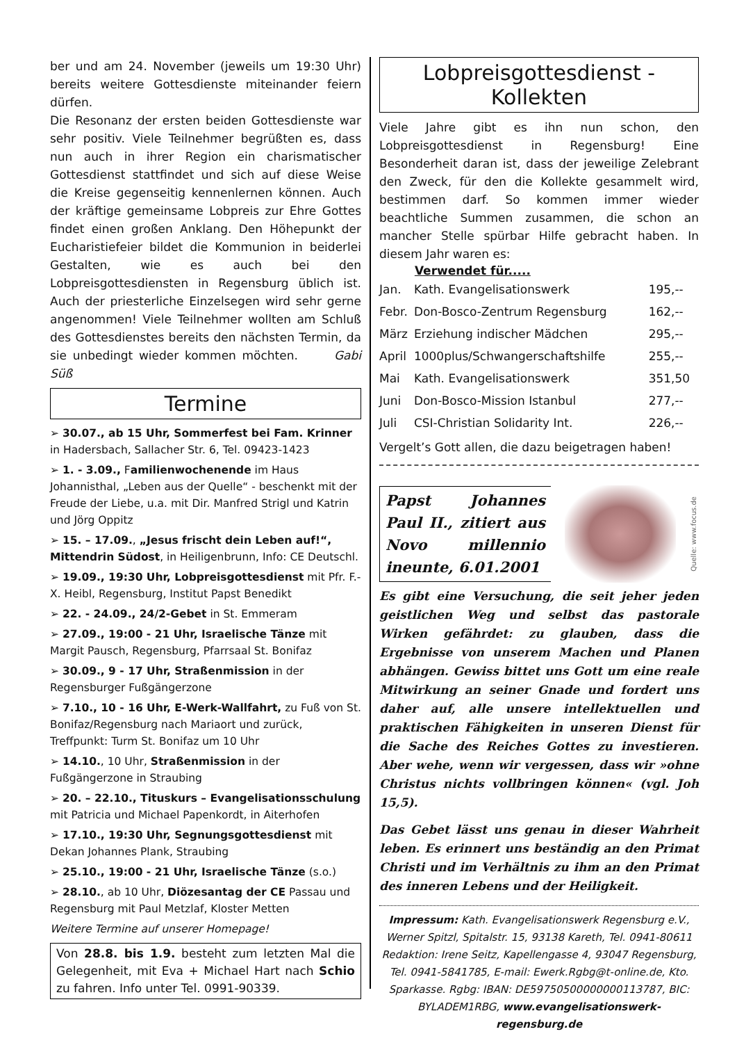ber und am 24. November (jeweils um 19:30 Uhr) bereits weitere Gottesdienste miteinander feiern dürfen.
Die Resonanz der ersten beiden Gottesdienste war sehr positiv. Viele Teilnehmer begrüßten es, dass nun auch in ihrer Region ein charismatischer Gottesdienst stattfindet und sich auf diese Weise die Kreise gegenseitig kennenlernen können. Auch der kräftige gemeinsame Lobpreis zur Ehre Gottes findet einen großen Anklang. Den Höhepunkt der Eucharistiefeier bildet die Kommunion in beiderlei Gestalten, wie es auch bei den Lobpreisgottesdiensten in Regensburg üblich ist. Auch der priesterliche Einzelsegen wird sehr gerne angenommen! Viele Teilnehmer wollten am Schluß des Gottesdienstes bereits den nächsten Termin, da sie unbedingt wieder kommen möchten. Gabi Süß
Termine
➢ 30.07., ab 15 Uhr, Sommerfest bei Fam. Krinner in Hadersbach, Sallacher Str. 6, Tel. 09423-1423
➢ 1. - 3.09., Familienwochenende im Haus Johannisthal, „Leben aus der Quelle“ - beschenkt mit der Freude der Liebe, u.a. mit Dir. Manfred Strigl und Katrin und Jörg Oppitz
➢ 15. – 17.09., „Jesus frischt dein Leben auf!“, Mittendrin Südost, in Heiligenbrunn, Info: CE Deutschl.
➢ 19.09., 19:30 Uhr, Lobpreisgottesdienst mit Pfr. F.-X. Heibl, Regensburg, Institut Papst Benedikt
➢ 22. - 24.09., 24/2-Gebet in St. Emmeram
➢ 27.09., 19:00 - 21 Uhr, Israelische Tänze mit Margit Pausch, Regensburg, Pfarrsaal St. Bonifaz
➢ 30.09., 9 - 17 Uhr, Straßenmission in der Regensburger Fußgängerzone
➢ 7.10., 10 - 16 Uhr, E-Werk-Wallfahrt, zu Fuß von St. Bonifaz/Regensburg nach Mariaort und zurück, Treffpunkt: Turm St. Bonifaz um 10 Uhr
➢ 14.10., 10 Uhr, Straßenmission in der Fußgängerzone in Straubing
➢ 20. – 22.10., Tituskurs – Evangelisationsschulung mit Patricia und Michael Papenkordt, in Aiterhofen
➢ 17.10., 19:30 Uhr, Segnungsgottesdienst mit Dekan Johannes Plank, Straubing
➢ 25.10., 19:00 - 21 Uhr, Israelische Tänze (s.o.)
➢ 28.10., ab 10 Uhr, Diözesantag der CE Passau und Regensburg mit Paul Metzlaf, Kloster Metten
Weitere Termine auf unserer Homepage!
Von 28.8. bis 1.9. besteht zum letzten Mal die Gelegenheit, mit Eva + Michael Hart nach Schio zu fahren. Info unter Tel. 0991-90339.
Lobpreisgottesdienst - Kollekten
Viele Jahre gibt es ihn nun schon, den Lobpreisgottesdienst in Regensburg! Eine Besonderheit daran ist, dass der jeweilige Zelebrant den Zweck, für den die Kollekte gesammelt wird, bestimmen darf. So kommen immer wieder beachtliche Summen zusammen, die schon an mancher Stelle spürbar Hilfe gebracht haben. In diesem Jahr waren es:
| | Verwendet für..... | |
| --- | --- | --- |
| Jan. | Kath. Evangelisationswerk | 195,-- |
| Febr. | Don-Bosco-Zentrum Regensburg | 162,-- |
| März | Erziehung indischer Mädchen | 295,-- |
| April | 1000plus/Schwangerschaftshilfe | 255,-- |
| Mai | Kath. Evangelisationswerk | 351,50 |
| Juni | Don-Bosco-Mission Istanbul | 277,-- |
| Juli | CSI-Christian Solidarity Int. | 226,-- |
Vergelt’s Gott allen, die dazu beigetragen haben!
Papst Johannes Paul II., zitiert aus Novo millennio ineunte, 6.01.2001
Quelle: www.focus.de
Es gibt eine Versuchung, die seit jeher jeden geistlichen Weg und selbst das pastorale Wirken gefährdet: zu glauben, dass die Ergebnisse von unserem Machen und Planen abhängen. Gewiss bittet uns Gott um eine reale Mitwirkung an seiner Gnade und fordert uns daher auf, alle unsere intellektuellen und praktischen Fähigkeiten in unseren Dienst für die Sache des Reiches Gottes zu investieren. Aber wehe, wenn wir vergessen, dass wir »ohne Christus nichts vollbringen können« (vgl. Joh 15,5).
Das Gebet lässt uns genau in dieser Wahrheit leben. Es erinnert uns beständig an den Primat Christi und im Verhältnis zu ihm an den Primat des inneren Lebens und der Heiligkeit.
Impressum: Kath. Evangelisationswerk Regensburg e.V., Werner Spitzl, Spitalstr. 15, 93138 Kareth, Tel. 0941-80611 Redaktion: Irene Seitz, Kapellengasse 4, 93047 Regensburg, Tel. 0941-5841785, E-mail: Ewerk.Rgbg@t-online.de, Kto. Sparkasse. Rgbg: IBAN: DE59750500000000113787, BIC: BYLADEM1RBG, www.evangelisationswerk-regensburg.de